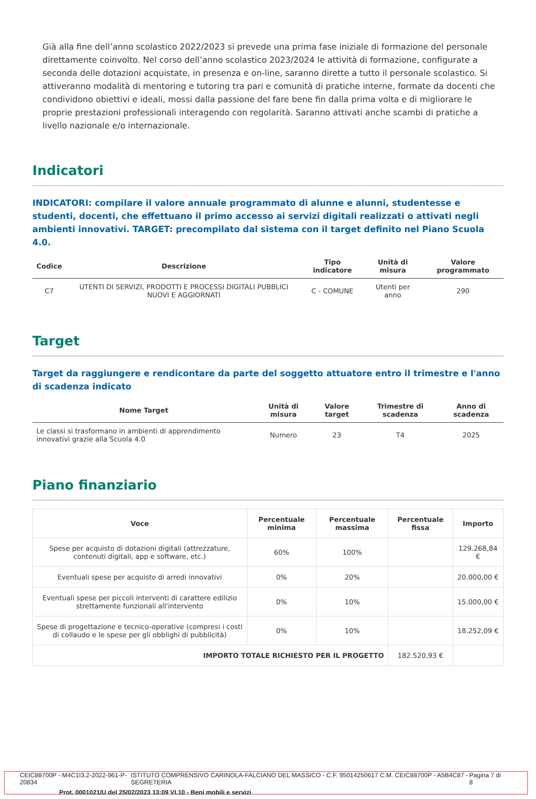Già alla fine dell’anno scolastico 2022/2023 si prevede una prima fase iniziale di formazione del personale direttamente coinvolto. Nel corso dell’anno scolastico 2023/2024 le attività di formazione, configurate a seconda delle dotazioni acquistate, in presenza e on-line, saranno dirette a tutto il personale scolastico. Si attiveranno modalità di mentoring e tutoring tra pari e comunità di pratiche interne, formate da docenti che condividono obiettivi e ideali, mossi dalla passione del fare bene fin dalla prima volta e di migliorare le proprie prestazioni professionali interagendo con regolarità. Saranno attivati anche scambi di pratiche a livello nazionale e/o internazionale.
Indicatori
INDICATORI: compilare il valore annuale programmato di alunne e alunni, studentesse e studenti, docenti, che effettuano il primo accesso ai servizi digitali realizzati o attivati negli ambienti innovativi. TARGET: precompilato dal sistema con il target definito nel Piano Scuola 4.0.
| Codice | Descrizione | Tipo indicatore | Unità di misura | Valore programmato |
| --- | --- | --- | --- | --- |
| C7 | UTENTI DI SERVIZI, PRODOTTI E PROCESSI DIGITALI PUBBLICI NUOVI E AGGIORNATI | C - COMUNE | Utenti per anno | 290 |
Target
Target da raggiungere e rendicontare da parte del soggetto attuatore entro il trimestre e l'anno di scadenza indicato
| Nome Target | Unità di misura | Valore target | Trimestre di scadenza | Anno di scadenza |
| --- | --- | --- | --- | --- |
| Le classi si trasformano in ambienti di apprendimento innovativi grazie alla Scuola 4.0 | Numero | 23 | T4 | 2025 |
Piano finanziario
| Voce | Percentuale minima | Percentuale massima | Percentuale fissa | Importo |
| --- | --- | --- | --- | --- |
| Spese per acquisto di dotazioni digitali (attrezzature, contenuti digitali, app e software, etc.) | 60% | 100% | | 129.268,84 € |
| Eventuali spese per acquisto di arredi innovativi | 0% | 20% | | 20.000,00 € |
| Eventuali spese per piccoli interventi di carattere edilizio strettamente funzionali all'intervento | 0% | 10% | | 15.000,00 € |
| Spese di progettazione e tecnico-operative (compresi i costi di collaudo e le spese per gli obblighi di pubblicità) | 0% | 10% | | 18.252,09 € |
| IMPORTO TOTALE RICHIESTO PER IL PROGETTO | | | 182.520,93 € | |
CEIC88700P - M4C1I3.2-2022-961-P-20834 ISTITUTO COMPRENSIVO CARINOLA-FALCIANO DEL MASSICO - C.F. 95014250617 C.M. CEIC88700P - A5B4C87 - SEGRETERIA Pagina 7 di 8
Prot. 0001021/U del 25/02/2023 13:09 VI.10 - Beni mobili e servizi